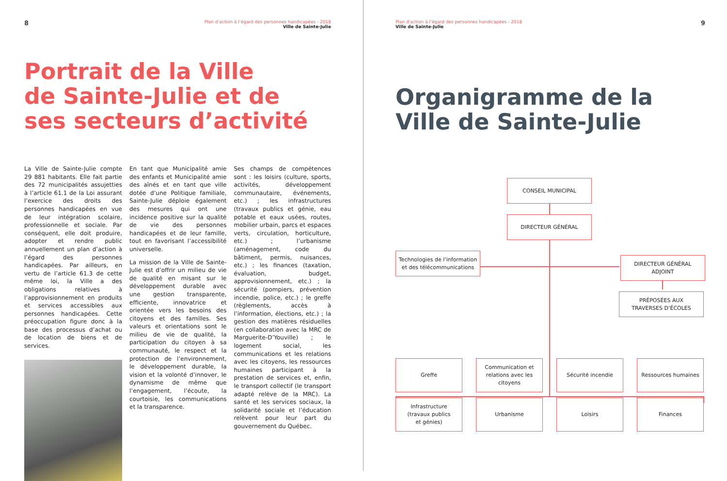8 Plan d’action à l’égard des personnes handicapées - 2018
Ville de Sainte-Julie
Portrait de la Ville
de Sainte-Julie et de
ses secteurs d’activité
La Ville de Sainte-Julie compte 29 881 habitants. Elle fait partie des 72 municipalités assujetties à l’article 61.1 de la Loi assurant l’exercice des droits des personnes handicapées en vue de leur intégration scolaire, professionnelle et sociale. Par conséquent, elle doit produire, adopter et rendre public annuellement un plan d’action à l’égard des personnes handicapées. Par ailleurs, en vertu de l’article 61.3 de cette même loi, la Ville a des obligations relatives à l’approvisionnement en produits et services accessibles aux personnes handicapées. Cette préoccupation figure donc à la base des processus d’achat ou de location de biens et de services.
En tant que Municipalité amie des enfants et Municipalité amie des aînés et en tant que ville dotée d’une Politique familiale, Sainte-Julie déploie également des mesures qui ont une incidence positive sur la qualité de vie des personnes handicapées et de leur famille, tout en favorisant l’accessibilité universelle.
La mission de la Ville de Sainte-Julie est d’offrir un milieu de vie de qualité en misant sur le développement durable avec une gestion transparente, efficiente, innovatrice et orientée vers les besoins des citoyens et des familles. Ses valeurs et orientations sont le milieu de vie de qualité, la participation du citoyen à sa communauté, le respect et la protection de l’environnement, le développement durable, la vision et la volonté d’innover, le dynamisme de même que l’engagement, l’écoute, la courtoisie, les communications et la transparence.
Ses champs de compétences sont : les loisirs (culture, sports, activités, développement communautaire, événements, etc.) ; les infrastructures (travaux publics et génie, eau potable et eaux usées, routes, mobilier urbain, parcs et espaces verts, circulation, horticulture, etc.) ; l’urbanisme (aménagement, code du bâtiment, permis, nuisances, etc.) ; les finances (taxation, évaluation, budget, approvisionnement, etc.) ; la sécurité (pompiers, prévention incendie, police, etc.) ; le greffe (règlements, accès à l’information, élections, etc.) ; la gestion des matières résiduelles (en collaboration avec la MRC de Marguerite-D’Youville) ; le logement social, les communications et les relations avec les citoyens, les ressources humaines participant à la prestation de services et, enfin, le transport collectif (le transport adapté relève de la MRC). La santé et les services sociaux, la solidarité sociale et l’éducation relèvent pour leur part du gouvernement du Québec.
Plan d’action à l’égard des personnes handicapées - 2018
Ville de Sainte-Julie 9
Organigramme de la
Ville de Sainte-Julie
CONSEIL MUNICIPAL
DIRECTEUR GÉNÉRAL
Technologies de l’information
et des télécommunications
DIRECTEUR GÉNÉRAL
ADJOINT
PRÉPOSÉES AUX
TRAVERSES D’ÉCOLES
Greffe
Communication et relations avec les citoyens
Sécurité incendie Ressources humaines
Infrastructure
(travaux publics
et génies)
Urbanisme Loisirs Finances